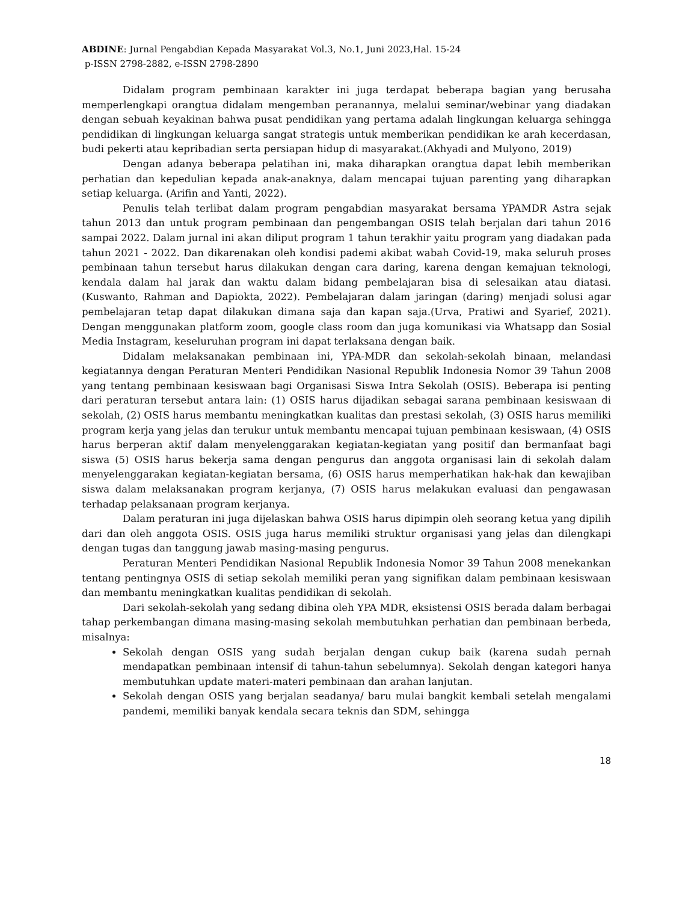ABDINE: Jurnal Pengabdian Kepada Masyarakat Vol.3, No.1, Juni 2023,Hal. 15-24
p-ISSN 2798-2882, e-ISSN 2798-2890
Didalam program pembinaan karakter ini juga terdapat beberapa bagian yang berusaha memperlengkapi orangtua didalam mengemban peranannya, melalui seminar/webinar yang diadakan dengan sebuah keyakinan bahwa pusat pendidikan yang pertama adalah lingkungan keluarga sehingga pendidikan di lingkungan keluarga sangat strategis untuk memberikan pendidikan ke arah kecerdasan, budi pekerti atau kepribadian serta persiapan hidup di masyarakat.(Akhyadi and Mulyono, 2019)
Dengan adanya beberapa pelatihan ini, maka diharapkan orangtua dapat lebih memberikan perhatian dan kepedulian kepada anak-anaknya, dalam mencapai tujuan parenting yang diharapkan setiap keluarga. (Arifin and Yanti, 2022).
Penulis telah terlibat dalam program pengabdian masyarakat bersama YPAMDR Astra sejak tahun 2013 dan untuk program pembinaan dan pengembangan OSIS telah berjalan dari tahun 2016 sampai 2022. Dalam jurnal ini akan diliput program 1 tahun terakhir yaitu program yang diadakan pada tahun 2021 - 2022. Dan dikarenakan oleh kondisi pademi akibat wabah Covid-19, maka seluruh proses pembinaan tahun tersebut harus dilakukan dengan cara daring, karena dengan kemajuan teknologi, kendala dalam hal jarak dan waktu dalam bidang pembelajaran bisa di selesaikan atau diatasi.(Kuswanto, Rahman and Dapiokta, 2022). Pembelajaran dalam jaringan (daring) menjadi solusi agar pembelajaran tetap dapat dilakukan dimana saja dan kapan saja.(Urva, Pratiwi and Syarief, 2021). Dengan menggunakan platform zoom, google class room dan juga komunikasi via Whatsapp dan Sosial Media Instagram, keseluruhan program ini dapat terlaksana dengan baik.
Didalam melaksanakan pembinaan ini, YPA-MDR dan sekolah-sekolah binaan, melandasi kegiatannya dengan Peraturan Menteri Pendidikan Nasional Republik Indonesia Nomor 39 Tahun 2008 yang tentang pembinaan kesiswaan bagi Organisasi Siswa Intra Sekolah (OSIS). Beberapa isi penting dari peraturan tersebut antara lain: (1) OSIS harus dijadikan sebagai sarana pembinaan kesiswaan di sekolah, (2) OSIS harus membantu meningkatkan kualitas dan prestasi sekolah, (3) OSIS harus memiliki program kerja yang jelas dan terukur untuk membantu mencapai tujuan pembinaan kesiswaan, (4) OSIS harus berperan aktif dalam menyelenggarakan kegiatan-kegiatan yang positif dan bermanfaat bagi siswa (5) OSIS harus bekerja sama dengan pengurus dan anggota organisasi lain di sekolah dalam menyelenggarakan kegiatan-kegiatan bersama, (6) OSIS harus memperhatikan hak-hak dan kewajiban siswa dalam melaksanakan program kerjanya, (7) OSIS harus melakukan evaluasi dan pengawasan terhadap pelaksanaan program kerjanya.
Dalam peraturan ini juga dijelaskan bahwa OSIS harus dipimpin oleh seorang ketua yang dipilih dari dan oleh anggota OSIS. OSIS juga harus memiliki struktur organisasi yang jelas dan dilengkapi dengan tugas dan tanggung jawab masing-masing pengurus.
Peraturan Menteri Pendidikan Nasional Republik Indonesia Nomor 39 Tahun 2008 menekankan tentang pentingnya OSIS di setiap sekolah memiliki peran yang signifikan dalam pembinaan kesiswaan dan membantu meningkatkan kualitas pendidikan di sekolah.
Dari sekolah-sekolah yang sedang dibina oleh YPA MDR, eksistensi OSIS berada dalam berbagai tahap perkembangan dimana masing-masing sekolah membutuhkan perhatian dan pembinaan berbeda, misalnya:
Sekolah dengan OSIS yang sudah berjalan dengan cukup baik (karena sudah pernah mendapatkan pembinaan intensif di tahun-tahun sebelumnya). Sekolah dengan kategori hanya membutuhkan update materi-materi pembinaan dan arahan lanjutan.
Sekolah dengan OSIS yang berjalan seadanya/ baru mulai bangkit kembali setelah mengalami pandemi, memiliki banyak kendala secara teknis dan SDM, sehingga
18